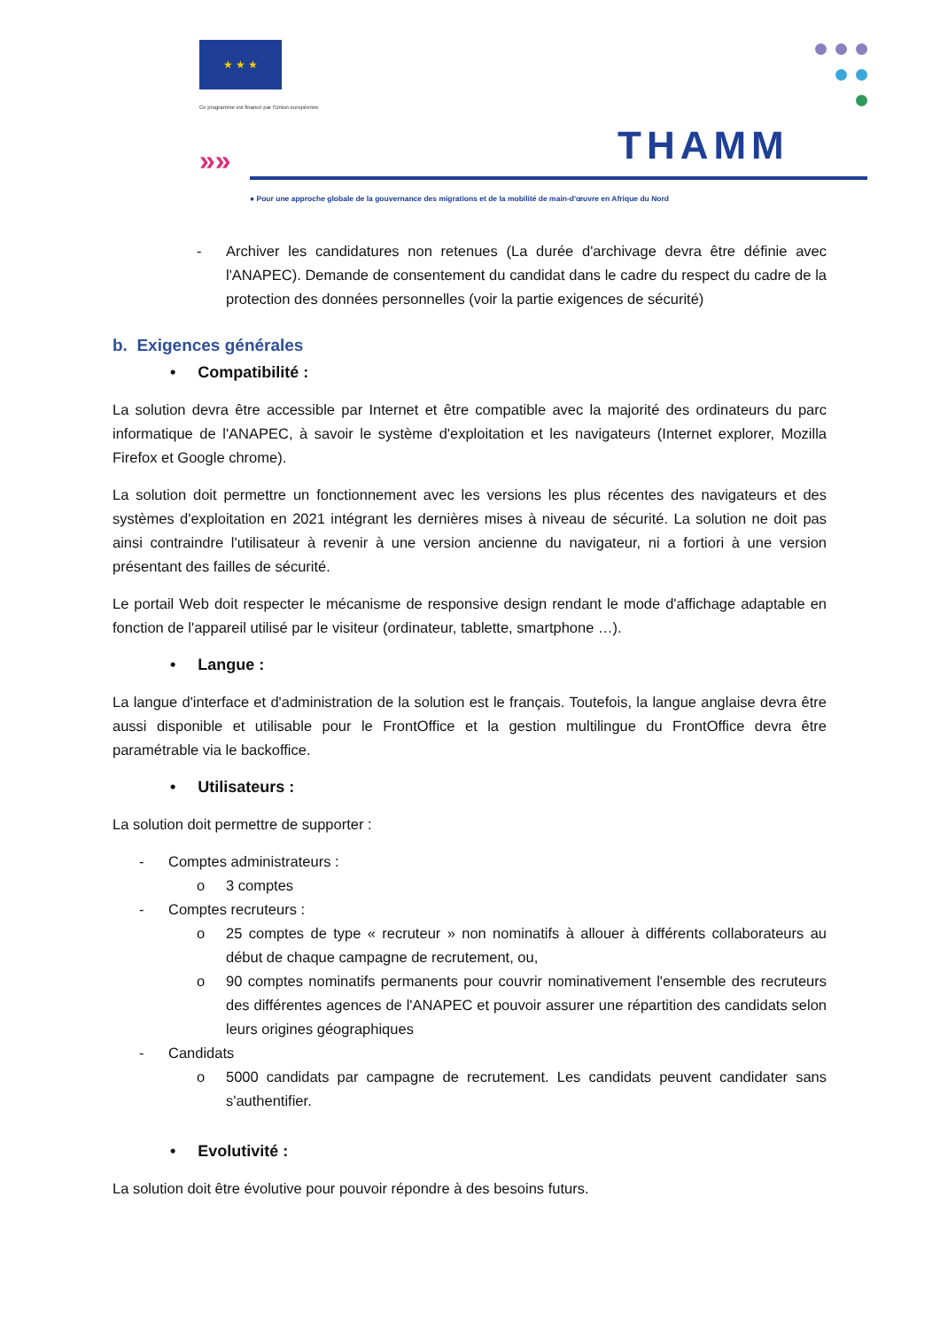★ ★ ★
Ce programme est financé par l'Union européenne
»» THAMM
● Pour une approche globale de la gouvernance des migrations et de la mobilité de main-d'œuvre en Afrique du Nord
- Archiver les candidatures non retenues (La durée d'archivage devra être définie avec l'ANAPEC). Demande de consentement du candidat dans le cadre du respect du cadre de la protection des données personnelles (voir la partie exigences de sécurité)
b. Exigences générales
• Compatibilité :
La solution devra être accessible par Internet et être compatible avec la majorité des ordinateurs du parc informatique de l'ANAPEC, à savoir le système d'exploitation et les navigateurs (Internet explorer, Mozilla Firefox et Google chrome).
La solution doit permettre un fonctionnement avec les versions les plus récentes des navigateurs et des systèmes d'exploitation en 2021 intégrant les dernières mises à niveau de sécurité. La solution ne doit pas ainsi contraindre l'utilisateur à revenir à une version ancienne du navigateur, ni a fortiori à une version présentant des failles de sécurité.
Le portail Web doit respecter le mécanisme de responsive design rendant le mode d'affichage adaptable en fonction de l'appareil utilisé par le visiteur (ordinateur, tablette, smartphone …).
• Langue :
La langue d'interface et d'administration de la solution est le français. Toutefois, la langue anglaise devra être aussi disponible et utilisable pour le FrontOffice et la gestion multilingue du FrontOffice devra être paramétrable via le backoffice.
• Utilisateurs :
La solution doit permettre de supporter :
- Comptes administrateurs :
o 3 comptes
- Comptes recruteurs :
o 25 comptes de type « recruteur » non nominatifs à allouer à différents collaborateurs au début de chaque campagne de recrutement, ou,
o 90 comptes nominatifs permanents pour couvrir nominativement l'ensemble des recruteurs des différentes agences de l'ANAPEC et pouvoir assurer une répartition des candidats selon leurs origines géographiques
- Candidats
o 5000 candidats par campagne de recrutement. Les candidats peuvent candidater sans s'authentifier.
• Evolutivité :
La solution doit être évolutive pour pouvoir répondre à des besoins futurs.